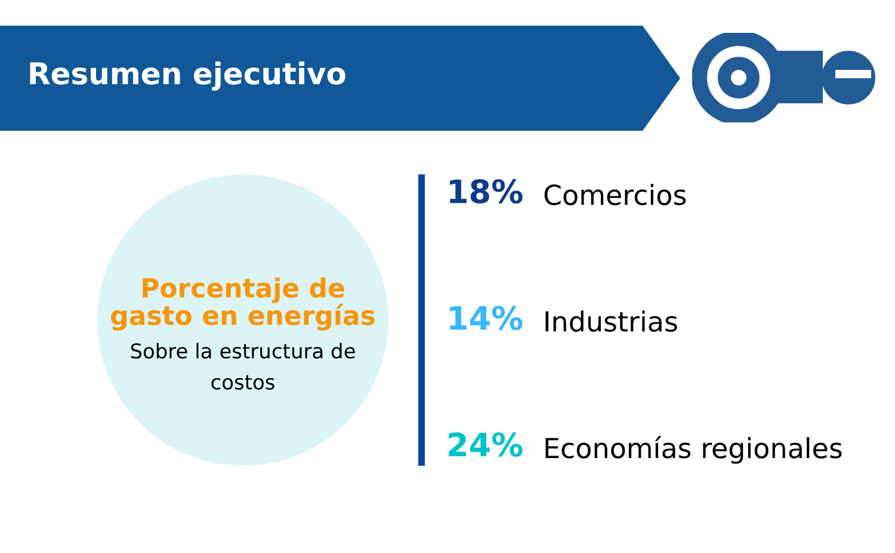Resumen ejecutivo
Porcentaje de gasto en energías
Sobre la estructura de costos
18% Comercios
14% Industrias
24% Economías regionales